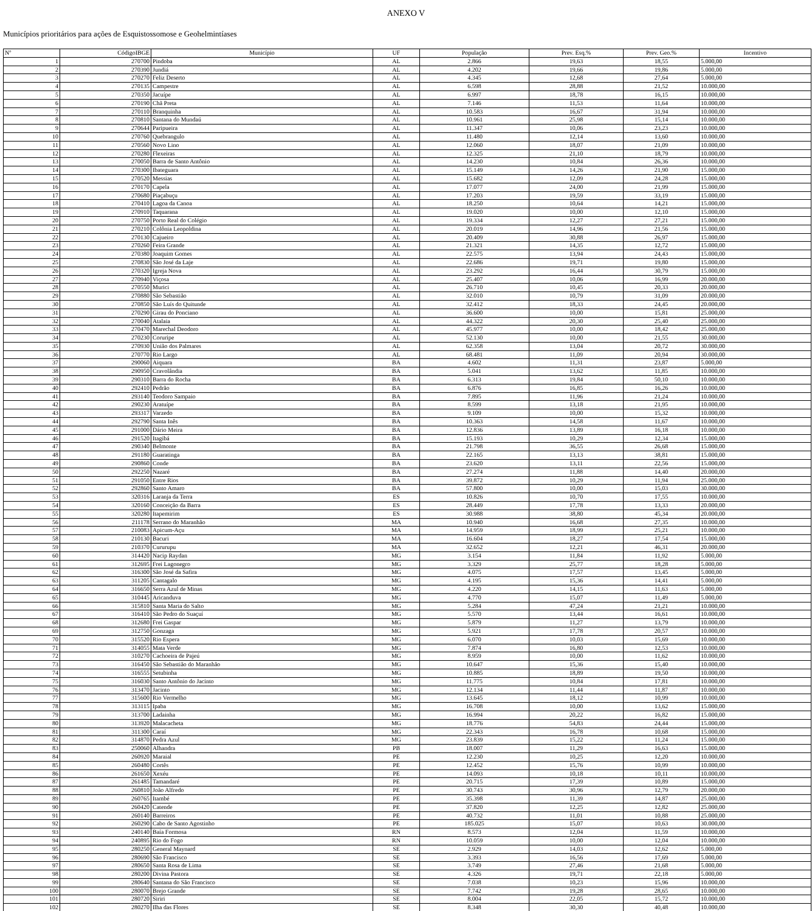ANEXO V
Municípios prioritários para ações de Esquistossomose e Geohelmintíases
| Nº | CódigoIBGE | Município | UF | População | Prev. Esq.% | Prev. Geo.% | Incentivo |
| --- | --- | --- | --- | --- | --- | --- | --- |
| 1 | 270700 | Pindoba | AL | 2.866 | 19,63 | 18,55 | 5.000,00 |
| 2 | 270390 | Jundiá | AL | 4.202 | 19,66 | 19,86 | 5.000,00 |
| 3 | 270270 | Feliz Deserto | AL | 4.345 | 12,68 | 27,64 | 5.000,00 |
| 4 | 270135 | Campestre | AL | 6.598 | 28,88 | 21,52 | 10.000,00 |
| 5 | 270350 | Jacuípe | AL | 6.997 | 18,78 | 16,15 | 10.000,00 |
| 6 | 270190 | Chã Preta | AL | 7.146 | 11,53 | 11,64 | 10.000,00 |
| 7 | 270110 | Branquinha | AL | 10.583 | 16,67 | 31,94 | 10.000,00 |
| 8 | 270810 | Santana do Mundaú | AL | 10.961 | 25,98 | 15,14 | 10.000,00 |
| 9 | 270644 | Paripueira | AL | 11.347 | 10,06 | 23,23 | 10.000,00 |
| 10 | 270760 | Quebrangulo | AL | 11.480 | 12,14 | 13,60 | 10.000,00 |
| 11 | 270560 | Novo Lino | AL | 12.060 | 18,07 | 21,09 | 10.000,00 |
| 12 | 270280 | Flexeiras | AL | 12.325 | 21,10 | 18,79 | 10.000,00 |
| 13 | 270050 | Barra de Santo Antônio | AL | 14.230 | 10,84 | 26,36 | 10.000,00 |
| 14 | 270300 | Ibateguara | AL | 15.149 | 14,26 | 21,90 | 15.000,00 |
| 15 | 270520 | Messias | AL | 15.682 | 12,09 | 24,28 | 15.000,00 |
| 16 | 270170 | Capela | AL | 17.077 | 24,00 | 21,99 | 15.000,00 |
| 17 | 270680 | Piaçabuçu | AL | 17.203 | 19,59 | 33,19 | 15.000,00 |
| 18 | 270410 | Lagoa da Canoa | AL | 18.250 | 10,64 | 14,21 | 15.000,00 |
| 19 | 270910 | Taquarana | AL | 19.020 | 10,00 | 12,10 | 15.000,00 |
| 20 | 270750 | Porto Real do Colégio | AL | 19.334 | 12,27 | 27,21 | 15.000,00 |
| 21 | 270210 | Colônia Leopoldina | AL | 20.019 | 14,96 | 21,56 | 15.000,00 |
| 22 | 270130 | Cajueiro | AL | 20.409 | 30,88 | 26,97 | 15.000,00 |
| 23 | 270260 | Feira Grande | AL | 21.321 | 14,35 | 12,72 | 15.000,00 |
| 24 | 270380 | Joaquim Gomes | AL | 22.575 | 13,94 | 24,43 | 15.000,00 |
| 25 | 270830 | São José da Laje | AL | 22.686 | 19,71 | 19,80 | 15.000,00 |
| 26 | 270320 | Igreja Nova | AL | 23.292 | 16,44 | 30,79 | 15.000,00 |
| 27 | 270940 | Viçosa | AL | 25.407 | 10,06 | 16,99 | 20.000,00 |
| 28 | 270550 | Murici | AL | 26.710 | 10,45 | 20,33 | 20.000,00 |
| 29 | 270880 | São Sebastião | AL | 32.010 | 10,79 | 31,09 | 20.000,00 |
| 30 | 270850 | São Luís do Quitunde | AL | 32.412 | 18,33 | 24,45 | 20.000,00 |
| 31 | 270290 | Girau do Ponciano | AL | 36.600 | 10,00 | 15,81 | 25.000,00 |
| 32 | 270040 | Atalaia | AL | 44.322 | 20,30 | 25,40 | 25.000,00 |
| 33 | 270470 | Marechal Deodoro | AL | 45.977 | 10,00 | 18,42 | 25.000,00 |
| 34 | 270230 | Coruripe | AL | 52.130 | 10,00 | 21,55 | 30.000,00 |
| 35 | 270930 | União dos Palmares | AL | 62.358 | 13,04 | 20,72 | 30.000,00 |
| 36 | 270770 | Rio Largo | AL | 68.481 | 11,09 | 20,94 | 30.000,00 |
| 37 | 290060 | Aiquara | BA | 4.602 | 11,31 | 23,87 | 5.000,00 |
| 38 | 290950 | Cravolândia | BA | 5.041 | 13,62 | 11,85 | 10.000,00 |
| 39 | 290310 | Barra do Rocha | BA | 6.313 | 19,84 | 50,10 | 10.000,00 |
| 40 | 292410 | Pedrão | BA | 6.876 | 16,85 | 16,26 | 10.000,00 |
| 41 | 293140 | Teodoro Sampaio | BA | 7.895 | 11,96 | 21,24 | 10.000,00 |
| 42 | 290230 | Aratuípe | BA | 8.599 | 13,18 | 21,95 | 10.000,00 |
| 43 | 293317 | Varzedo | BA | 9.109 | 10,00 | 15,32 | 10.000,00 |
| 44 | 292790 | Santa Inês | BA | 10.363 | 14,58 | 11,67 | 10.000,00 |
| 45 | 291000 | Dário Meira | BA | 12.836 | 13,89 | 16,18 | 10.000,00 |
| 46 | 291520 | Itagibá | BA | 15.193 | 10,29 | 12,34 | 15.000,00 |
| 47 | 290340 | Belmonte | BA | 21.798 | 36,55 | 26,68 | 15.000,00 |
| 48 | 291180 | Guaratinga | BA | 22.165 | 13,13 | 38,81 | 15.000,00 |
| 49 | 290860 | Conde | BA | 23.620 | 13,11 | 22,56 | 15.000,00 |
| 50 | 292250 | Nazaré | BA | 27.274 | 11,88 | 14,40 | 20.000,00 |
| 51 | 291050 | Entre Rios | BA | 39.872 | 10,29 | 11,94 | 25.000,00 |
| 52 | 292860 | Santo Amaro | BA | 57.800 | 10,00 | 15,03 | 30.000,00 |
| 53 | 320316 | Laranja da Terra | ES | 10.826 | 10,70 | 17,55 | 10.000,00 |
| 54 | 320160 | Conceição da Barra | ES | 28.449 | 17,78 | 13,33 | 20.000,00 |
| 55 | 320280 | Itapemirim | ES | 30.988 | 38,80 | 45,34 | 20.000,00 |
| 56 | 211178 | Serrano do Maranhão | MA | 10.940 | 16,68 | 27,35 | 10.000,00 |
| 57 | 210083 | Apicum-Açu | MA | 14.959 | 18,99 | 25,21 | 10.000,00 |
| 58 | 210130 | Bacuri | MA | 16.604 | 18,27 | 17,54 | 15.000,00 |
| 59 | 210370 | Cururupu | MA | 32.652 | 12,21 | 46,31 | 20.000,00 |
| 60 | 314420 | Nacip Raydan | MG | 3.154 | 11,84 | 11,92 | 5.000,00 |
| 61 | 312695 | Frei Lagonegro | MG | 3.329 | 25,77 | 18,28 | 5.000,00 |
| 62 | 316300 | São José da Safira | MG | 4.075 | 17,57 | 13,45 | 5.000,00 |
| 63 | 311205 | Cantagalo | MG | 4.195 | 15,36 | 14,41 | 5.000,00 |
| 64 | 316650 | Serra Azul de Minas | MG | 4.220 | 14,15 | 11,63 | 5.000,00 |
| 65 | 310445 | Aricanduva | MG | 4.770 | 15,07 | 11,49 | 5.000,00 |
| 66 | 315810 | Santa Maria do Salto | MG | 5.284 | 47,24 | 21,21 | 10.000,00 |
| 67 | 316410 | São Pedro do Suaçuí | MG | 5.570 | 13,44 | 16,61 | 10.000,00 |
| 68 | 312680 | Frei Gaspar | MG | 5.879 | 11,27 | 13,79 | 10.000,00 |
| 69 | 312750 | Gonzaga | MG | 5.921 | 17,78 | 20,57 | 10.000,00 |
| 70 | 315520 | Rio Espera | MG | 6.070 | 10,03 | 15,69 | 10.000,00 |
| 71 | 314055 | Mata Verde | MG | 7.874 | 16,80 | 12,53 | 10.000,00 |
| 72 | 310270 | Cachoeira de Pajeú | MG | 8.959 | 10,00 | 11,62 | 10.000,00 |
| 73 | 316450 | São Sebastião do Maranhão | MG | 10.647 | 15,36 | 15,40 | 10.000,00 |
| 74 | 316555 | Setubinha | MG | 10.885 | 18,89 | 19,50 | 10.000,00 |
| 75 | 316030 | Santo Antônio do Jacinto | MG | 11.775 | 10,84 | 17,81 | 10.000,00 |
| 76 | 313470 | Jacinto | MG | 12.134 | 11,44 | 11,87 | 10.000,00 |
| 77 | 315600 | Rio Vermelho | MG | 13.645 | 18,12 | 10,99 | 10.000,00 |
| 78 | 313115 | Ipaba | MG | 16.708 | 10,00 | 13,62 | 15.000,00 |
| 79 | 313700 | Ladainha | MG | 16.994 | 20,22 | 16,82 | 15.000,00 |
| 80 | 313920 | Malacacheta | MG | 18.776 | 54,83 | 24,44 | 15.000,00 |
| 81 | 311300 | Caraí | MG | 22.343 | 16,78 | 10,68 | 15.000,00 |
| 82 | 314870 | Pedra Azul | MG | 23.839 | 15,22 | 11,24 | 15.000,00 |
| 83 | 250060 | Alhandra | PB | 18.007 | 11,29 | 16,63 | 15.000,00 |
| 84 | 260920 | Maraial | PE | 12.230 | 10,25 | 12,20 | 10.000,00 |
| 85 | 260480 | Cortês | PE | 12.452 | 15,76 | 10,99 | 10.000,00 |
| 86 | 261650 | Xexéu | PE | 14.093 | 10,18 | 10,11 | 10.000,00 |
| 87 | 261485 | Tamandaré | PE | 20.715 | 17,39 | 10,89 | 15.000,00 |
| 88 | 260810 | João Alfredo | PE | 30.743 | 30,96 | 12,79 | 20.000,00 |
| 89 | 260765 | Itambé | PE | 35.398 | 11,39 | 14,87 | 25.000,00 |
| 90 | 260420 | Catende | PE | 37.820 | 12,25 | 12,82 | 25.000,00 |
| 91 | 260140 | Barreiros | PE | 40.732 | 11,01 | 10,88 | 25.000,00 |
| 92 | 260290 | Cabo de Santo Agostinho | PE | 185.025 | 15,07 | 10,63 | 30.000,00 |
| 93 | 240140 | Baía Formosa | RN | 8.573 | 12,04 | 11,59 | 10.000,00 |
| 94 | 240895 | Rio do Fogo | RN | 10.059 | 10,00 | 12,04 | 10.000,00 |
| 95 | 280250 | General Maynard | SE | 2.929 | 14,03 | 12,62 | 5.000,00 |
| 96 | 280690 | São Francisco | SE | 3.393 | 16,56 | 17,69 | 5.000,00 |
| 97 | 280650 | Santa Rosa de Lima | SE | 3.749 | 27,46 | 21,68 | 5.000,00 |
| 98 | 280200 | Divina Pastora | SE | 4.326 | 19,71 | 22,18 | 5.000,00 |
| 99 | 280640 | Santana do São Francisco | SE | 7.038 | 10,23 | 15,96 | 10.000,00 |
| 100 | 280070 | Brejo Grande | SE | 7.742 | 19,28 | 28,65 | 10.000,00 |
| 101 | 280720 | Siriri | SE | 8.004 | 22,05 | 15,72 | 10.000,00 |
| 102 | 280270 | Ilha das Flores | SE | 8.348 | 30,30 | 40,48 | 10.000,00 |